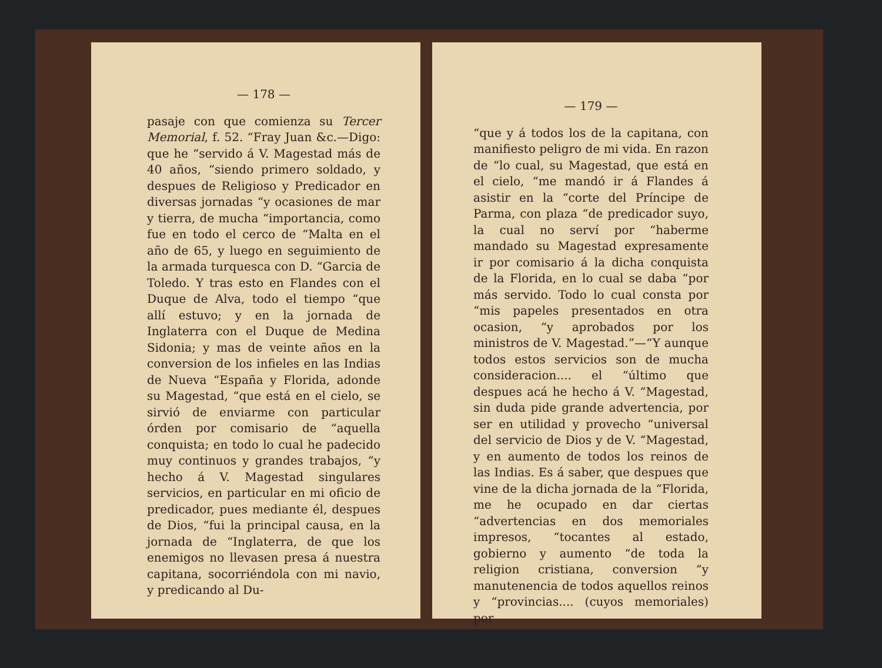— 178 —
pasaje con que comienza su Tercer Memorial, f. 52. “Fray Juan &c.—Digo: que he “servido á V. Magestad más de 40 años, “siendo primero soldado, y despues de Religioso y Predicador en diversas jornadas “y ocasiones de mar y tierra, de mucha “importancia, como fue en todo el cerco de “Malta en el año de 65, y luego en seguimiento de la armada turquesca con D. “Garcia de Toledo. Y tras esto en Flandes con el Duque de Alva, todo el tiempo “que allí estuvo; y en la jornada de Inglaterra con el Duque de Medina Sidonia; y mas de veinte años en la conversion de los infieles en las Indias de Nueva “España y Florida, adonde su Magestad, “que está en el cielo, se sirvió de enviarme con particular órden por comisario de “aquella conquista; en todo lo cual he padecido muy continuos y grandes trabajos, “y hecho á V. Magestad singulares servicios, en particular en mi oficio de predicador, pues mediante él, despues de Dios, “fui la principal causa, en la jornada de “Inglaterra, de que los enemigos no llevasen presa á nuestra capitana, socorriéndola con mi navio, y predicando al Du-
— 179 —
“que y á todos los de la capitana, con manifiesto peligro de mi vida. En razon de “lo cual, su Magestad, que está en el cielo, “me mandó ir á Flandes á asistir en la “corte del Príncipe de Parma, con plaza “de predicador suyo, la cual no serví por “haberme mandado su Magestad expresamente ir por comisario á la dicha conquista de la Florida, en lo cual se daba “por más servido. Todo lo cual consta por “mis papeles presentados en otra ocasion, “y aprobados por los ministros de V. Magestad.”—“Y aunque todos estos servicios son de mucha consideracion.... el “último que despues acá he hecho á V. “Magestad, sin duda pide grande advertencia, por ser en utilidad y provecho “universal del servicio de Dios y de V. “Magestad, y en aumento de todos los reinos de las Indias. Es á saber, que despues que vine de la dicha jornada de la “Florida, me he ocupado en dar ciertas “advertencias en dos memoriales impresos, “tocantes al estado, gobierno y aumento “de toda la religion cristiana, conversion “y manutenencia de todos aquellos reinos y “provincias.... (cuyos memoriales) por